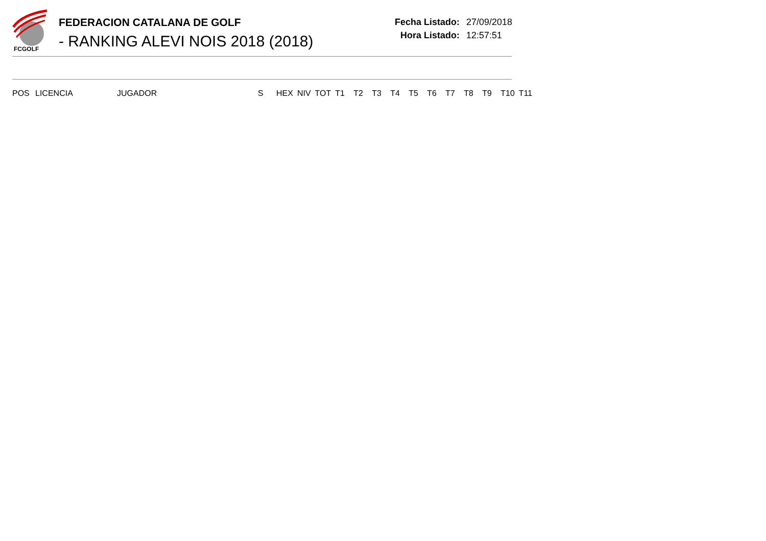FCGOLF
FEDERACION CATALANA DE GOLF
- RANKING ALEVI NOIS 2018 (2018)
Fecha Listado: 27/09/2018
Hora Listado: 12:57:51
| POS | LICENCIA | JUGADOR | S | HEX | NIV | TOT | T1 | T2 | T3 | T4 | T5 | T6 | T7 | T8 | T9 | T10 | T11 |
| --- | --- | --- | --- | --- | --- | --- | --- | --- | --- | --- | --- | --- | --- | --- | --- | --- | --- |